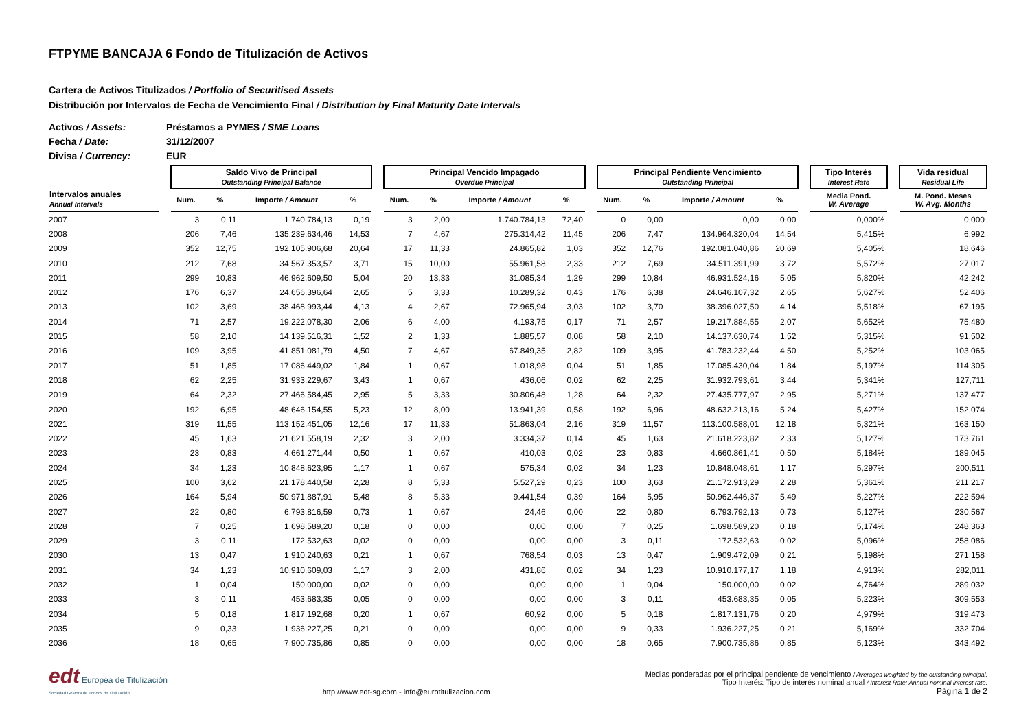FTPYME BANCAJA 6 Fondo de Titulización de Activos
Cartera de Activos Titulizados / Portfolio of Securitised Assets
Distribución por Intervalos de Fecha de Vencimiento Final / Distribution by Final Maturity Date Intervals
Activos / Assets: Préstamos a PYMES / SME Loans
Fecha / Date: 31/12/2007
Divisa / Currency: EUR
| | | Saldo Vivo de Principal Outstanding Principal Balance | | | | | Principal Vencido Impagado Overdue Principal | | | | | Principal Pendiente Vencimiento Outstanding Principal | | | | | Tipo Interés Interest Rate | | Vida residual Residual Life |
| --- | --- | --- | --- | --- | --- | --- | --- | --- | --- | --- | --- | --- | --- | --- | --- | --- | --- | --- | --- |
| Intervalos anuales Annual Intervals | | Num. | % | Importe / Amount | % | | Num. | % | Importe / Amount | % | | Num. | % | Importe / Amount | % | | Media Pond. W. Average | | M. Pond. Meses W. Avg. Months |
| 2007 | | 3 | 0,11 | 1.740.784,13 | 0,19 | | 3 | 2,00 | 1.740.784,13 | 72,40 | | 0 | 0,00 | 0,00 | 0,00 | | 0,000% | | 0,000 |
| 2008 | | 206 | 7,46 | 135.239.634,46 | 14,53 | | 7 | 4,67 | 275.314,42 | 11,45 | | 206 | 7,47 | 134.964.320,04 | 14,54 | | 5,415% | | 6,992 |
| 2009 | | 352 | 12,75 | 192.105.906,68 | 20,64 | | 17 | 11,33 | 24.865,82 | 1,03 | | 352 | 12,76 | 192.081.040,86 | 20,69 | | 5,405% | | 18,646 |
| 2010 | | 212 | 7,68 | 34.567.353,57 | 3,71 | | 15 | 10,00 | 55.961,58 | 2,33 | | 212 | 7,69 | 34.511.391,99 | 3,72 | | 5,572% | | 27,017 |
| 2011 | | 299 | 10,83 | 46.962.609,50 | 5,04 | | 20 | 13,33 | 31.085,34 | 1,29 | | 299 | 10,84 | 46.931.524,16 | 5,05 | | 5,820% | | 42,242 |
| 2012 | | 176 | 6,37 | 24.656.396,64 | 2,65 | | 5 | 3,33 | 10.289,32 | 0,43 | | 176 | 6,38 | 24.646.107,32 | 2,65 | | 5,627% | | 52,406 |
| 2013 | | 102 | 3,69 | 38.468.993,44 | 4,13 | | 4 | 2,67 | 72.965,94 | 3,03 | | 102 | 3,70 | 38.396.027,50 | 4,14 | | 5,518% | | 67,195 |
| 2014 | | 71 | 2,57 | 19.222.078,30 | 2,06 | | 6 | 4,00 | 4.193,75 | 0,17 | | 71 | 2,57 | 19.217.884,55 | 2,07 | | 5,652% | | 75,480 |
| 2015 | | 58 | 2,10 | 14.139.516,31 | 1,52 | | 2 | 1,33 | 1.885,57 | 0,08 | | 58 | 2,10 | 14.137.630,74 | 1,52 | | 5,315% | | 91,502 |
| 2016 | | 109 | 3,95 | 41.851.081,79 | 4,50 | | 7 | 4,67 | 67.849,35 | 2,82 | | 109 | 3,95 | 41.783.232,44 | 4,50 | | 5,252% | | 103,065 |
| 2017 | | 51 | 1,85 | 17.086.449,02 | 1,84 | | 1 | 0,67 | 1.018,98 | 0,04 | | 51 | 1,85 | 17.085.430,04 | 1,84 | | 5,197% | | 114,305 |
| 2018 | | 62 | 2,25 | 31.933.229,67 | 3,43 | | 1 | 0,67 | 436,06 | 0,02 | | 62 | 2,25 | 31.932.793,61 | 3,44 | | 5,341% | | 127,711 |
| 2019 | | 64 | 2,32 | 27.466.584,45 | 2,95 | | 5 | 3,33 | 30.806,48 | 1,28 | | 64 | 2,32 | 27.435.777,97 | 2,95 | | 5,271% | | 137,477 |
| 2020 | | 192 | 6,95 | 48.646.154,55 | 5,23 | | 12 | 8,00 | 13.941,39 | 0,58 | | 192 | 6,96 | 48.632.213,16 | 5,24 | | 5,427% | | 152,074 |
| 2021 | | 319 | 11,55 | 113.152.451,05 | 12,16 | | 17 | 11,33 | 51.863,04 | 2,16 | | 319 | 11,57 | 113.100.588,01 | 12,18 | | 5,321% | | 163,150 |
| 2022 | | 45 | 1,63 | 21.621.558,19 | 2,32 | | 3 | 2,00 | 3.334,37 | 0,14 | | 45 | 1,63 | 21.618.223,82 | 2,33 | | 5,127% | | 173,761 |
| 2023 | | 23 | 0,83 | 4.661.271,44 | 0,50 | | 1 | 0,67 | 410,03 | 0,02 | | 23 | 0,83 | 4.660.861,41 | 0,50 | | 5,184% | | 189,045 |
| 2024 | | 34 | 1,23 | 10.848.623,95 | 1,17 | | 1 | 0,67 | 575,34 | 0,02 | | 34 | 1,23 | 10.848.048,61 | 1,17 | | 5,297% | | 200,511 |
| 2025 | | 100 | 3,62 | 21.178.440,58 | 2,28 | | 8 | 5,33 | 5.527,29 | 0,23 | | 100 | 3,63 | 21.172.913,29 | 2,28 | | 5,361% | | 211,217 |
| 2026 | | 164 | 5,94 | 50.971.887,91 | 5,48 | | 8 | 5,33 | 9.441,54 | 0,39 | | 164 | 5,95 | 50.962.446,37 | 5,49 | | 5,227% | | 222,594 |
| 2027 | | 22 | 0,80 | 6.793.816,59 | 0,73 | | 1 | 0,67 | 24,46 | 0,00 | | 22 | 0,80 | 6.793.792,13 | 0,73 | | 5,127% | | 230,567 |
| 2028 | | 7 | 0,25 | 1.698.589,20 | 0,18 | | 0 | 0,00 | 0,00 | 0,00 | | 7 | 0,25 | 1.698.589,20 | 0,18 | | 5,174% | | 248,363 |
| 2029 | | 3 | 0,11 | 172.532,63 | 0,02 | | 0 | 0,00 | 0,00 | 0,00 | | 3 | 0,11 | 172.532,63 | 0,02 | | 5,096% | | 258,086 |
| 2030 | | 13 | 0,47 | 1.910.240,63 | 0,21 | | 1 | 0,67 | 768,54 | 0,03 | | 13 | 0,47 | 1.909.472,09 | 0,21 | | 5,198% | | 271,158 |
| 2031 | | 34 | 1,23 | 10.910.609,03 | 1,17 | | 3 | 2,00 | 431,86 | 0,02 | | 34 | 1,23 | 10.910.177,17 | 1,18 | | 4,913% | | 282,011 |
| 2032 | | 1 | 0,04 | 150.000,00 | 0,02 | | 0 | 0,00 | 0,00 | 0,00 | | 1 | 0,04 | 150.000,00 | 0,02 | | 4,764% | | 289,032 |
| 2033 | | 3 | 0,11 | 453.683,35 | 0,05 | | 0 | 0,00 | 0,00 | 0,00 | | 3 | 0,11 | 453.683,35 | 0,05 | | 5,223% | | 309,553 |
| 2034 | | 5 | 0,18 | 1.817.192,68 | 0,20 | | 1 | 0,67 | 60,92 | 0,00 | | 5 | 0,18 | 1.817.131,76 | 0,20 | | 4,979% | | 319,473 |
| 2035 | | 9 | 0,33 | 1.936.227,25 | 0,21 | | 0 | 0,00 | 0,00 | 0,00 | | 9 | 0,33 | 1.936.227,25 | 0,21 | | 5,169% | | 332,704 |
| 2036 | | 18 | 0,65 | 7.900.735,86 | 0,85 | | 0 | 0,00 | 0,00 | 0,00 | | 18 | 0,65 | 7.900.735,86 | 0,85 | | 5,123% | | 343,492 |
edt Europea de Titulización
Sociedad Gestora de Fondos de Titulización
http://www.edt-sg.com - info@eurotitulizacion.com
Medias ponderadas por el principal pendiente de vencimiento / Averages weighted by the outstanding principal.
Tipo Interés: Tipo de interés nominal anual / Interest Rate: Annual nominal interest rate.
Página 1 de 2